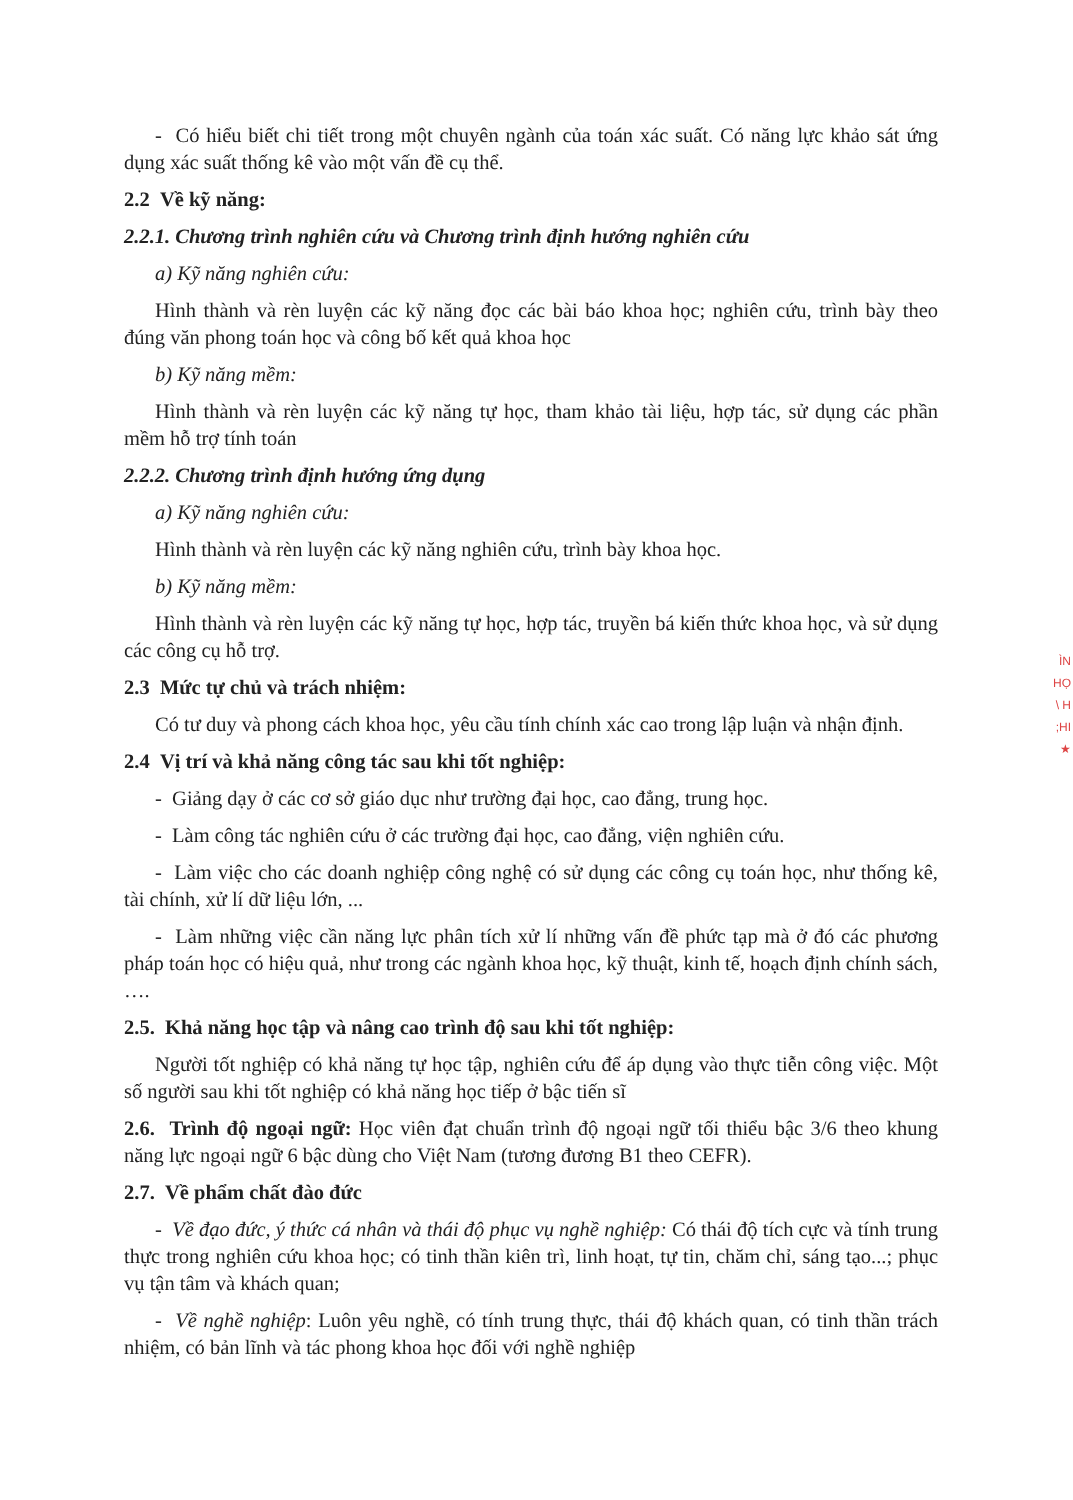- Có hiểu biết chi tiết trong một chuyên ngành của toán xác suất. Có năng lực khảo sát ứng dụng xác suất thống kê vào một vấn đề cụ thể.
2.2 Về kỹ năng:
2.2.1. Chương trình nghiên cứu và Chương trình định hướng nghiên cứu
a) Kỹ năng nghiên cứu:
Hình thành và rèn luyện các kỹ năng đọc các bài báo khoa học; nghiên cứu, trình bày theo đúng văn phong toán học và công bố kết quả khoa học
b) Kỹ năng mềm:
Hình thành và rèn luyện các kỹ năng tự học, tham khảo tài liệu, hợp tác, sử dụng các phần mềm hỗ trợ tính toán
2.2.2. Chương trình định hướng ứng dụng
a) Kỹ năng nghiên cứu:
Hình thành và rèn luyện các kỹ năng nghiên cứu, trình bày khoa học.
b) Kỹ năng mềm:
Hình thành và rèn luyện các kỹ năng tự học, hợp tác, truyền bá kiến thức khoa học, và sử dụng các công cụ hỗ trợ.
2.3 Mức tự chủ và trách nhiệm:
Có tư duy và phong cách khoa học, yêu cầu tính chính xác cao trong lập luận và nhận định.
2.4 Vị trí và khả năng công tác sau khi tốt nghiệp:
- Giảng dạy ở các cơ sở giáo dục như trường đại học, cao đẳng, trung học.
- Làm công tác nghiên cứu ở các trường đại học, cao đẳng, viện nghiên cứu.
- Làm việc cho các doanh nghiệp công nghệ có sử dụng các công cụ toán học, như thống kê, tài chính, xử lí dữ liệu lớn, ...
- Làm những việc cần năng lực phân tích xử lí những vấn đề phức tạp mà ở đó các phương pháp toán học có hiệu quả, như trong các ngành khoa học, kỹ thuật, kinh tế, hoạch định chính sách, ….
2.5. Khả năng học tập và nâng cao trình độ sau khi tốt nghiệp:
Người tốt nghiệp có khả năng tự học tập, nghiên cứu để áp dụng vào thực tiễn công việc. Một số người sau khi tốt nghiệp có khả năng học tiếp ở bậc tiến sĩ
2.6. Trình độ ngoại ngữ: Học viên đạt chuẩn trình độ ngoại ngữ tối thiểu bậc 3/6 theo khung năng lực ngoại ngữ 6 bậc dùng cho Việt Nam (tương đương B1 theo CEFR).
2.7. Về phẩm chất đào đức
- Về đạo đức, ý thức cá nhân và thái độ phục vụ nghề nghiệp: Có thái độ tích cực và tính trung thực trong nghiên cứu khoa học; có tinh thần kiên trì, linh hoạt, tự tin, chăm chỉ, sáng tạo...; phục vụ tận tâm và khách quan;
- Về nghề nghiệp: Luôn yêu nghề, có tính trung thực, thái độ khách quan, có tinh thần trách nhiệm, có bản lĩnh và tác phong khoa học đối với nghề nghiệp
ÌN
HỌ
\ H
;HI
★